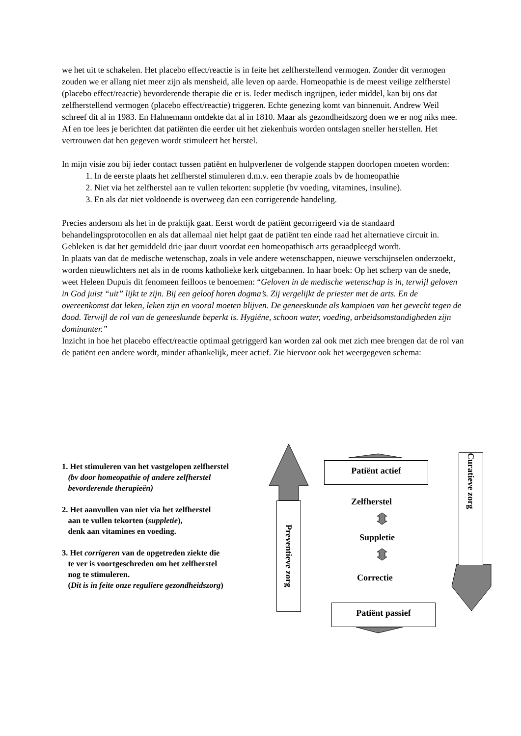we het uit te schakelen. Het placebo effect/reactie is in feite het zelfherstellend vermogen. Zonder dit vermogen zouden we er allang niet meer zijn als mensheid, alle leven op aarde. Homeopathie is de meest veilige zelfherstel (placebo effect/reactie) bevorderende therapie die er is. Ieder medisch ingrijpen, ieder middel, kan bij ons dat zelfherstellend vermogen (placebo effect/reactie) triggeren. Echte genezing komt van binnenuit. Andrew Weil schreef dit al in 1983. En Hahnemann ontdekte dat al in 1810. Maar als gezondheidszorg doen we er nog niks mee. Af en toe lees je berichten dat patiënten die eerder uit het ziekenhuis worden ontslagen sneller herstellen. Het vertrouwen dat hen gegeven wordt stimuleert het herstel.
In mijn visie zou bij ieder contact tussen patiënt en hulpverlener de volgende stappen doorlopen moeten worden:
1. In de eerste plaats het zelfherstel stimuleren d.m.v. een therapie zoals bv de homeopathie
2. Niet via het zelfherstel aan te vullen tekorten: suppletie (bv voeding, vitamines, insuline).
3. En als dat niet voldoende is overweeg dan een corrigerende handeling.
Precies andersom als het in de praktijk gaat. Eerst wordt de patiënt gecorrigeerd via de standaard behandelingsprotocollen en als dat allemaal niet helpt gaat de patiënt ten einde raad het alternatieve circuit in. Gebleken is dat het gemiddeld drie jaar duurt voordat een homeopathisch arts geraadpleegd wordt.
In plaats van dat de medische wetenschap, zoals in vele andere wetenschappen, nieuwe verschijnselen onderzoekt, worden nieuwlichters net als in de rooms katholieke kerk uitgebannen. In haar boek: Op het scherp van de snede, weet Heleen Dupuis dit fenomeen feilloos te benoemen: “Geloven in de medische wetenschap is in, terwijl geloven in God juist “uit” lijkt te zijn. Bij een geloof horen dogma’s. Zij vergelijkt de priester met de arts. En de overeenkomst dat leken, leken zijn en vooral moeten blijven. De geneeskunde als kampioen van het gevecht tegen de dood. Terwijl de rol van de geneeskunde beperkt is. Hygiëne, schoon water, voeding, arbeidsomstandigheden zijn dominanter.”
Inzicht in hoe het placebo effect/reactie optimaal getriggerd kan worden zal ook met zich mee brengen dat de rol van de patiënt een andere wordt, minder afhankelijk, meer actief. Zie hiervoor ook het weergegeven schema:
1. Het stimuleren van het vastgelopen zelfherstel
(bv door homeopathie of andere zelfherstel
bevorderende therapieën)
2. Het aanvullen van niet via het zelfherstel
aan te vullen tekorten (suppletie),
denk aan vitamines en voeding.
3. Het corrigeren van de opgetreden ziekte die
te ver is voortgeschreden om het zelfherstel
nog te stimuleren.
(Dit is in feite onze reguliere gezondheidszorg)
Preventieve zorg
Curatieve zorg
Patiënt actief
Zelfherstel
Suppletie
Correctie
Patiënt passief